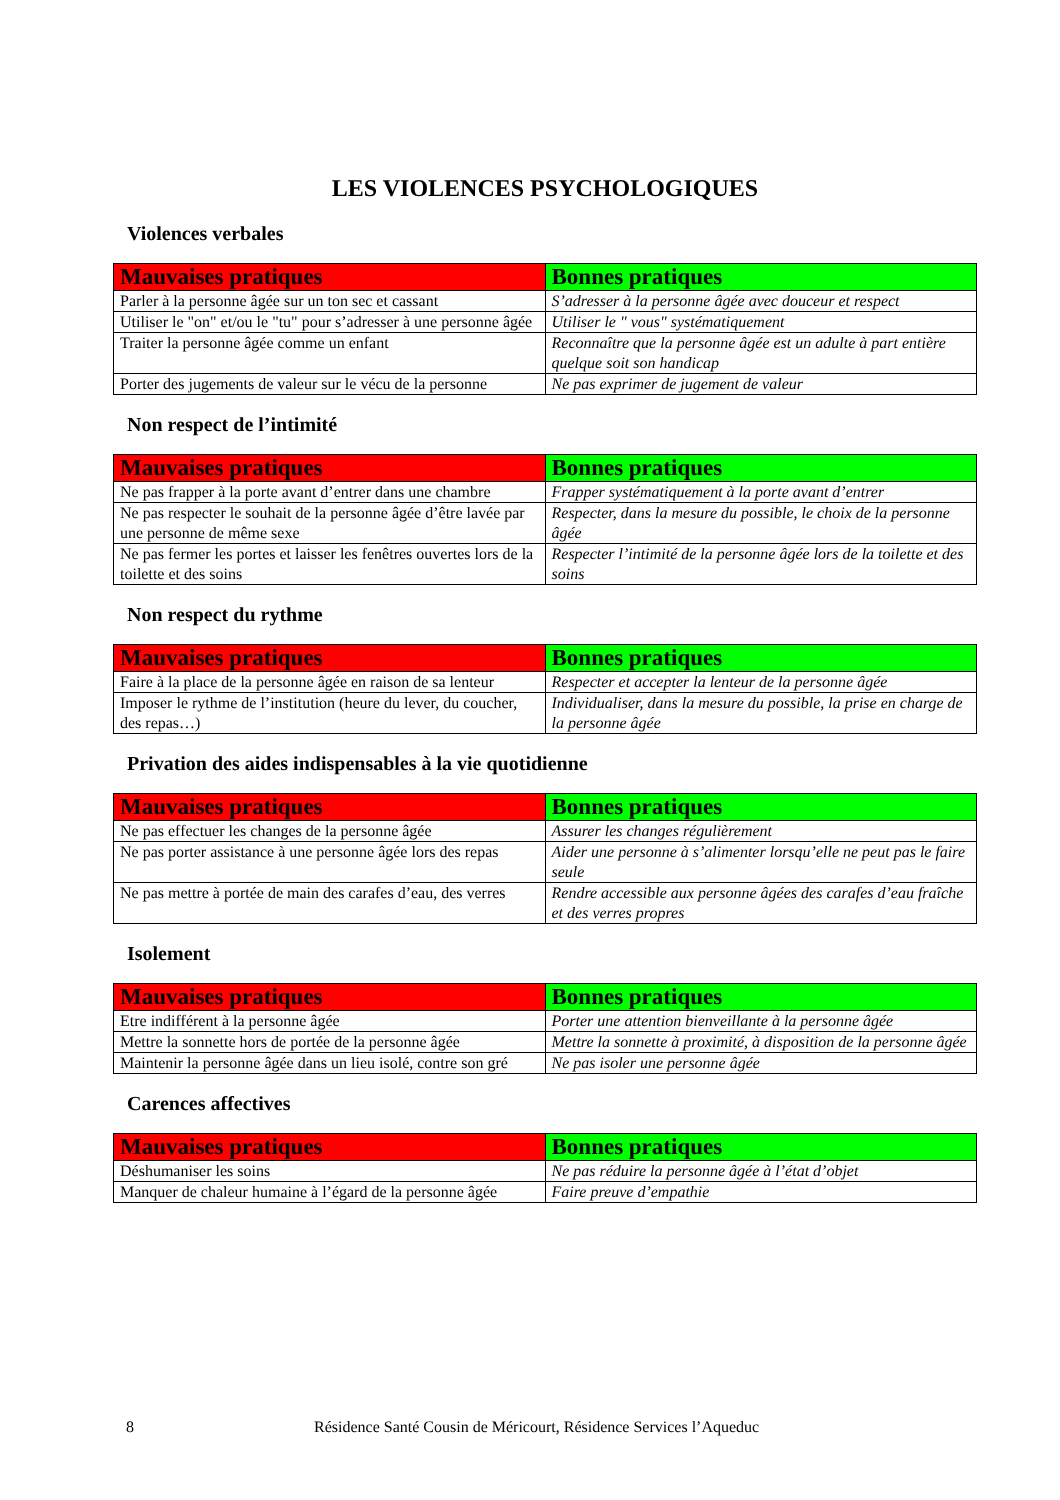LES VIOLENCES PSYCHOLOGIQUES
Violences verbales
| Mauvaises pratiques | Bonnes pratiques |
| --- | --- |
| Parler à la personne âgée sur un ton sec et cassant | S’adresser à la personne âgée avec douceur et respect |
| Utiliser le "on" et/ou le "tu" pour s’adresser à une personne âgée | Utiliser le " vous" systématiquement |
| Traiter la personne âgée comme un enfant | Reconnaître que la personne âgée est un adulte à part entière quelque soit son handicap |
| Porter des jugements de valeur sur le vécu de la personne | Ne pas exprimer de jugement de valeur |
Non respect de l’intimité
| Mauvaises pratiques | Bonnes pratiques |
| --- | --- |
| Ne pas frapper à la porte avant d’entrer dans une chambre | Frapper systématiquement à la porte avant d’entrer |
| Ne pas respecter le souhait de la personne âgée d’être lavée par une personne de même sexe | Respecter, dans la mesure du possible, le choix de la personne âgée |
| Ne pas fermer les portes et laisser les fenêtres ouvertes lors de la toilette et des soins | Respecter l’intimité de la personne âgée lors de la toilette et des soins |
Non respect du rythme
| Mauvaises pratiques | Bonnes pratiques |
| --- | --- |
| Faire à la place de la personne âgée en raison de sa lenteur | Respecter et accepter la lenteur de la personne âgée |
| Imposer le rythme de l’institution (heure du lever, du coucher, des repas…) | Individualiser, dans la mesure du possible, la prise en charge de la personne âgée |
Privation des aides indispensables à la vie quotidienne
| Mauvaises pratiques | Bonnes pratiques |
| --- | --- |
| Ne pas effectuer les changes de la personne âgée | Assurer les changes régulièrement |
| Ne pas porter assistance à une personne âgée lors des repas | Aider une personne à s’alimenter lorsqu’elle ne peut pas le faire seule |
| Ne pas mettre à portée de main des carafes d’eau, des verres | Rendre accessible aux personne âgées des carafes d’eau fraîche et des verres propres |
Isolement
| Mauvaises pratiques | Bonnes pratiques |
| --- | --- |
| Etre indifférent à la personne âgée | Porter une attention bienveillante à la personne âgée |
| Mettre la sonnette hors de portée de la personne âgée | Mettre la sonnette à proximité, à disposition de la personne âgée |
| Maintenir la personne âgée dans un lieu isolé, contre son gré | Ne pas isoler une personne âgée |
Carences affectives
| Mauvaises pratiques | Bonnes pratiques |
| --- | --- |
| Déshumaniser les soins | Ne pas réduire la personne âgée à l’état d’objet |
| Manquer de chaleur humaine à l’égard de la personne âgée | Faire preuve d’empathie |
8 Résidence Santé Cousin de Méricourt, Résidence Services l’Aqueduc